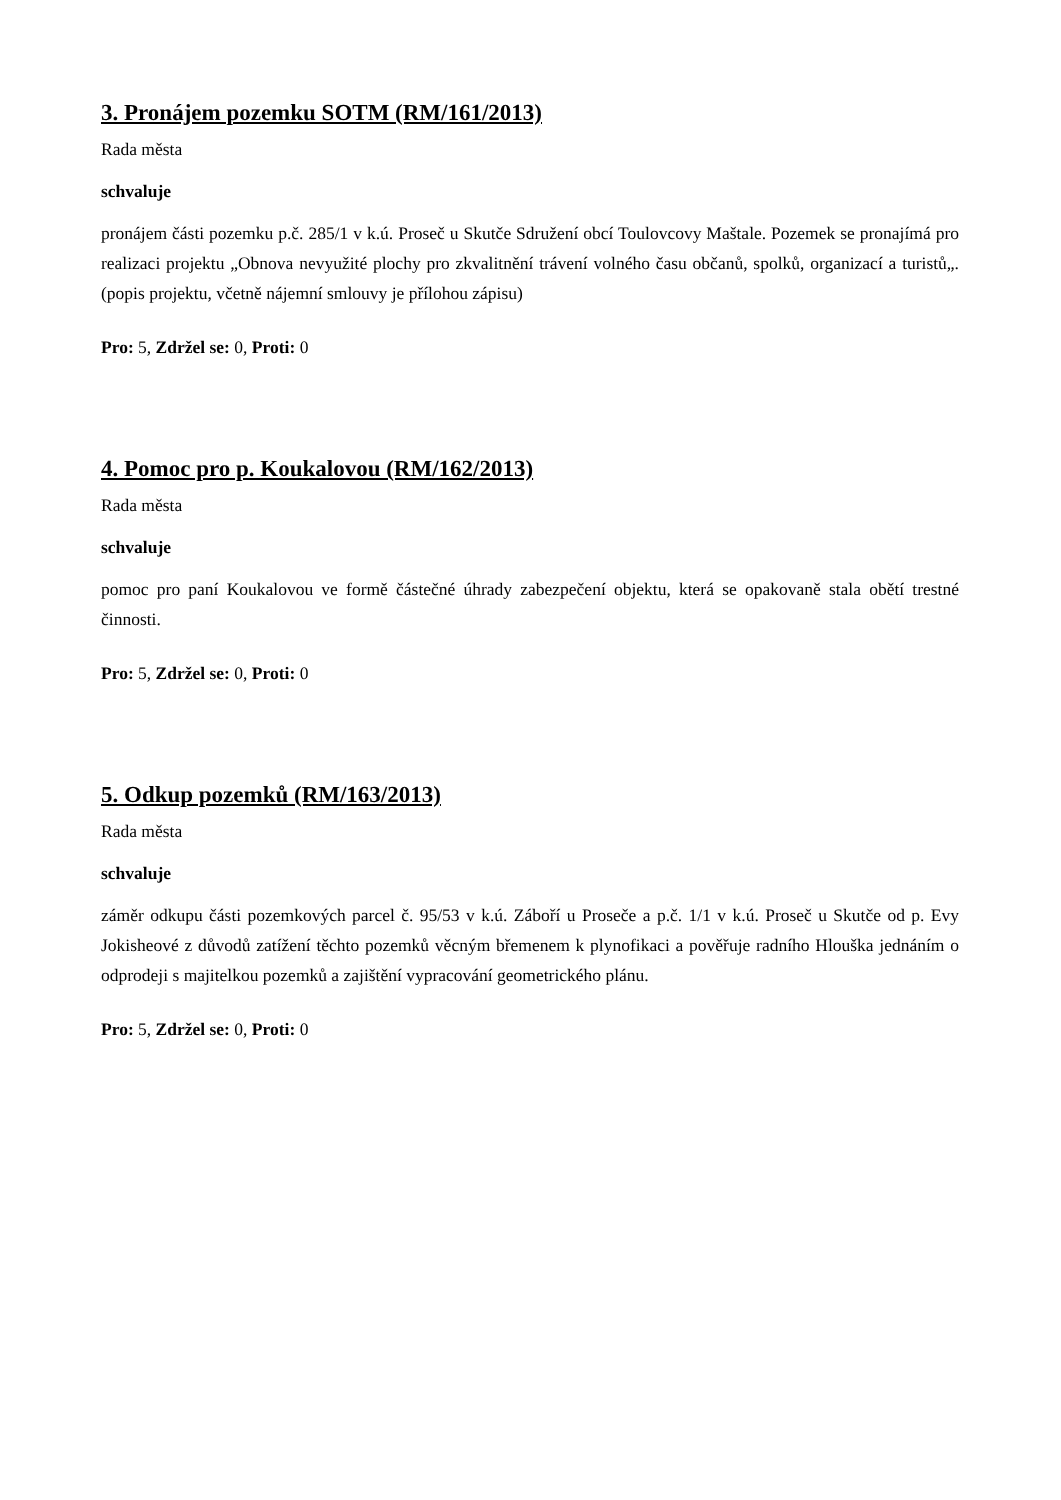3. Pronájem pozemku SOTM (RM/161/2013)
Rada města
schvaluje
pronájem části pozemku p.č. 285/1 v k.ú. Proseč u Skutče Sdružení obcí Toulovcovy Maštale. Pozemek se pronajímá pro realizaci projektu „Obnova nevyužité plochy pro zkvalitnění trávení volného času občanů, spolků, organizací a turistů„. (popis projektu, včetně nájemní smlouvy je přílohou zápisu)
Pro: 5, Zdržel se: 0, Proti: 0
4. Pomoc pro p. Koukalovou (RM/162/2013)
Rada města
schvaluje
pomoc pro paní Koukalovou ve formě částečné úhrady zabezpečení objektu, která se opakovaně stala obětí trestné činnosti.
Pro: 5, Zdržel se: 0, Proti: 0
5. Odkup pozemků (RM/163/2013)
Rada města
schvaluje
záměr odkupu části pozemkových parcel č. 95/53 v k.ú. Záboří u Proseče a p.č. 1/1 v k.ú. Proseč u Skutče od p. Evy Jokisheové z důvodů zatížení těchto pozemků věcným břemenem k plynofikaci a pověřuje radního Hlouška jednáním o odprodeji s majitelkou pozemků a zajištění vypracování geometrického plánu.
Pro: 5, Zdržel se: 0, Proti: 0